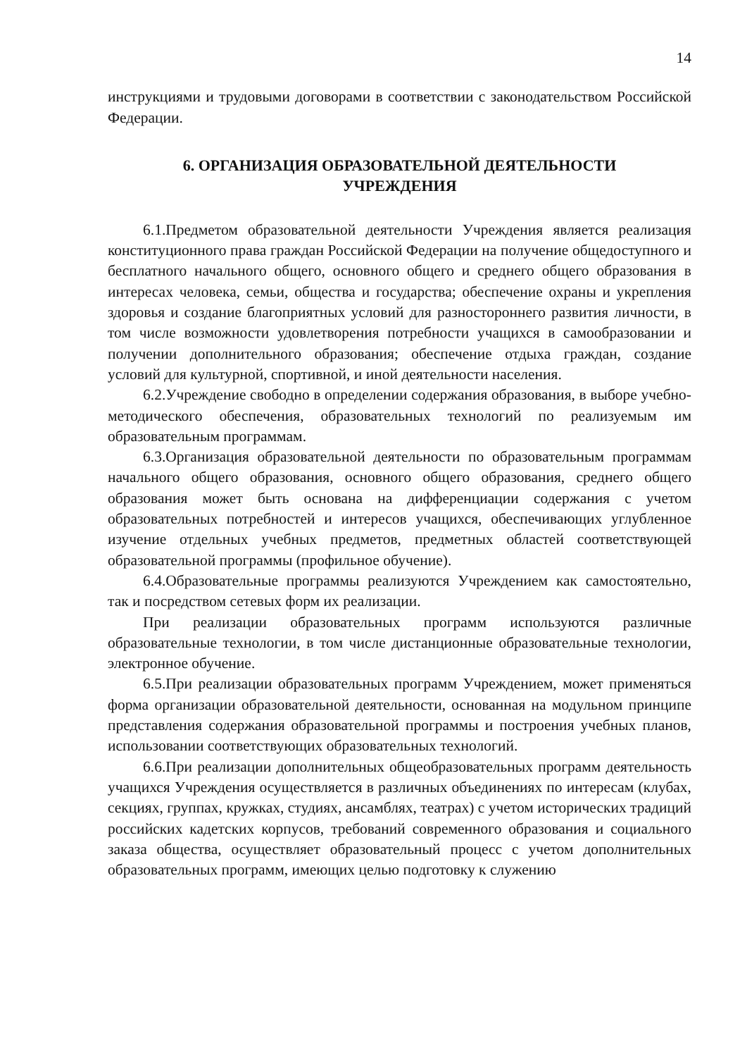14
инструкциями и трудовыми договорами в соответствии с законодательством Российской Федерации.
6. ОРГАНИЗАЦИЯ ОБРАЗОВАТЕЛЬНОЙ ДЕЯТЕЛЬНОСТИ
УЧРЕЖДЕНИЯ
6.1.Предметом образовательной деятельности Учреждения является реализация конституционного права граждан Российской Федерации на получение общедоступного и бесплатного начального общего, основного общего и среднего общего образования в интересах человека, семьи, общества и государства; обеспечение охраны и укрепления здоровья и создание благоприятных условий для разностороннего развития личности, в том числе возможности удовлетворения потребности учащихся в самообразовании и получении дополнительного образования; обеспечение отдыха граждан, создание условий для культурной, спортивной, и иной деятельности населения.
6.2.Учреждение свободно в определении содержания образования, в выборе учебно-методического обеспечения, образовательных технологий по реализуемым им образовательным программам.
6.3.Организация образовательной деятельности по образовательным программам начального общего образования, основного общего образования, среднего общего образования может быть основана на дифференциации содержания с учетом образовательных потребностей и интересов учащихся, обеспечивающих углубленное изучение отдельных учебных предметов, предметных областей соответствующей образовательной программы (профильное обучение).
6.4.Образовательные программы реализуются Учреждением как самостоятельно, так и посредством сетевых форм их реализации.
При реализации образовательных программ используются различные образовательные технологии, в том числе дистанционные образовательные технологии, электронное обучение.
6.5.При реализации образовательных программ Учреждением, может применяться форма организации образовательной деятельности, основанная на модульном принципе представления содержания образовательной программы и построения учебных планов, использовании соответствующих образовательных технологий.
6.6.При реализации дополнительных общеобразовательных программ деятельность учащихся Учреждения осуществляется в различных объединениях по интересам (клубах, секциях, группах, кружках, студиях, ансамблях, театрах) с учетом исторических традиций российских кадетских корпусов, требований современного образования и социального заказа общества, осуществляет образовательный процесс с учетом дополнительных образовательных программ, имеющих целью подготовку к служению